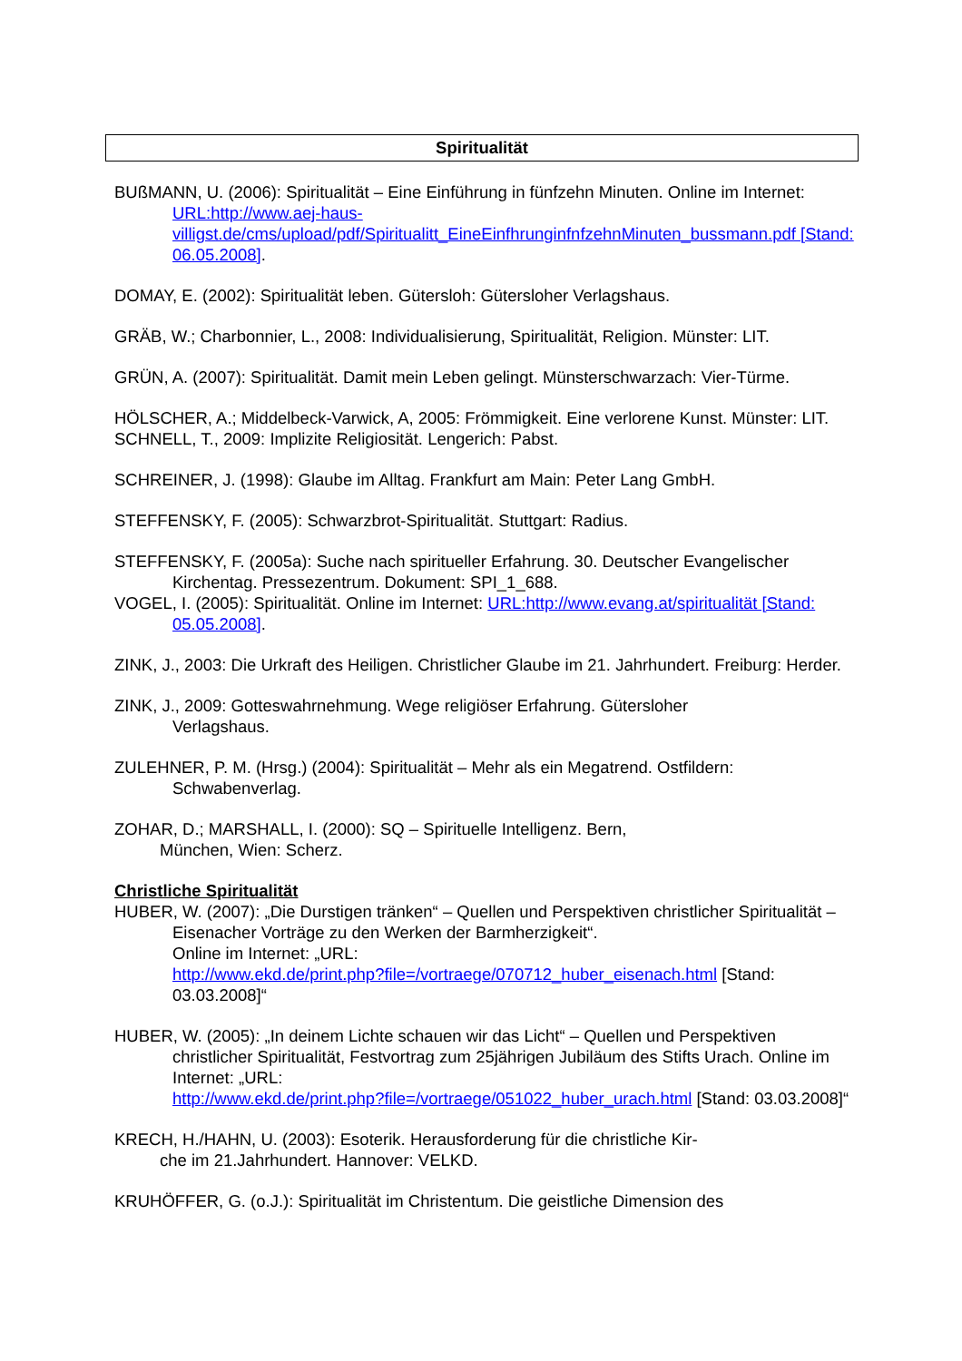Spiritualität
BUßMANN, U. (2006): Spiritualität – Eine Einführung in fünfzehn Minuten. Online im Internet:
URL:http://www.aej-haus-villigst.de/cms/upload/pdf/Spiritualitt_EineEinfhrunginfnfzehnMinuten_bussmann.pdf [Stand: 06.05.2008].
DOMAY, E. (2002): Spiritualität leben. Gütersloh: Gütersloher Verlagshaus.
GRÄB, W.; Charbonnier, L., 2008: Individualisierung, Spiritualität, Religion. Münster: LIT.
GRÜN, A. (2007): Spiritualität. Damit mein Leben gelingt. Münsterschwarzach: Vier-Türme.
HÖLSCHER, A.; Middelbeck-Varwick, A, 2005: Frömmigkeit. Eine verlorene Kunst. Münster: LIT.
SCHNELL, T., 2009: Implizite Religiosität. Lengerich: Pabst.
SCHREINER, J. (1998): Glaube im Alltag. Frankfurt am Main: Peter Lang GmbH.
STEFFENSKY, F. (2005): Schwarzbrot-Spiritualität. Stuttgart: Radius.
STEFFENSKY, F. (2005a): Suche nach spiritueller Erfahrung. 30. Deutscher Evangelischer Kirchentag. Pressezentrum. Dokument: SPI_1_688.
VOGEL, I. (2005): Spiritualität. Online im Internet: URL:http://www.evang.at/spiritualität [Stand: 05.05.2008].
ZINK, J., 2003: Die Urkraft des Heiligen. Christlicher Glaube im 21. Jahrhundert. Freiburg: Herder.
ZINK, J., 2009: Gotteswahrnehmung. Wege religiöser Erfahrung. Gütersloher
Verlagshaus.
ZULEHNER, P. M. (Hrsg.) (2004): Spiritualität – Mehr als ein Megatrend. Ostfildern: Schwabenverlag.
ZOHAR, D.; MARSHALL, I. (2000): SQ – Spirituelle Intelligenz. Bern,
München, Wien: Scherz.
Christliche Spiritualität
HUBER, W. (2007): „Die Durstigen tränken“ – Quellen und Perspektiven christlicher Spiritualität – Eisenacher Vorträge zu den Werken der Barmherzigkeit“.
Online im Internet: „URL:
http://www.ekd.de/print.php?file=/vortraege/070712_huber_eisenach.html [Stand: 03.03.2008]“
HUBER, W. (2005): „In deinem Lichte schauen wir das Licht“ – Quellen und Perspektiven christlicher Spiritualität, Festvortrag zum 25jährigen Jubiläum des Stifts Urach. Online im Internet: „URL:
http://www.ekd.de/print.php?file=/vortraege/051022_huber_urach.html [Stand: 03.03.2008]“
KRECH, H./HAHN, U. (2003): Esoterik. Herausforderung für die christliche Kir-
che im 21.Jahrhundert. Hannover: VELKD.
KRUHÖFFER, G. (o.J.): Spiritualität im Christentum. Die geistliche Dimension des